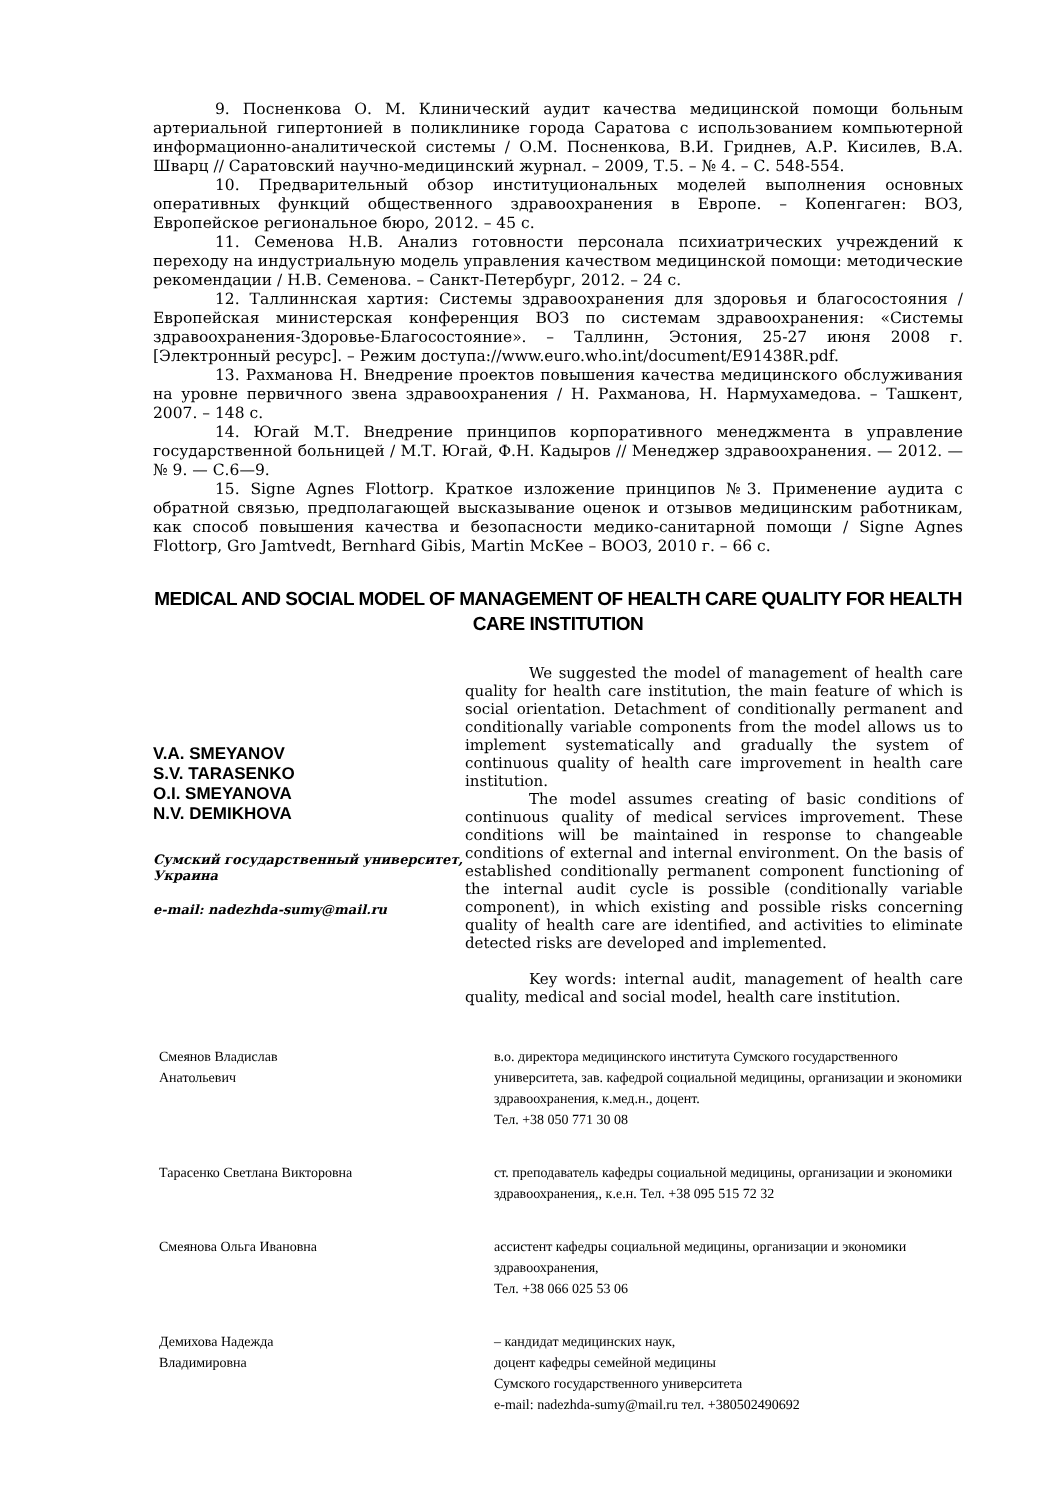9. Посненкова О. М. Клинический аудит качества медицинской помощи больным артериальной гипертонией в поликлинике города Саратова с использованием компьютерной информационно-аналитической системы / О.М. Посненкова, В.И. Гриднев, А.Р. Кисилев, В.А. Шварц // Саратовский научно-медицинский журнал. – 2009, Т.5. – № 4. – С. 548-554.
10. Предварительный обзор институциональных моделей выполнения основных оперативных функций общественного здравоохранения в Европе. – Копенгаген: ВОЗ, Европейское региональное бюро, 2012. – 45 с.
11. Семенова Н.В. Анализ готовности персонала психиатрических учреждений к переходу на индустриальную модель управления качеством медицинской помощи: методические рекомендации / Н.В. Семенова. – Санкт-Петербург, 2012. – 24 с.
12. Таллиннская хартия: Системы здравоохранения для здоровья и благосостояния / Европейская министерская конференция ВОЗ по системам здравоохранения: «Системы здравоохранения-Здоровье-Благосостояние». – Таллинн, Эстония, 25-27 июня 2008 г. [Электронный ресурс]. – Режим доступа://www.euro.who.int/document/E91438R.pdf.
13. Рахманова Н. Внедрение проектов повышения качества медицинского обслуживания на уровне первичного звена здравоохранения / Н. Рахманова, Н. Нармухамедова. – Ташкент, 2007. – 148 с.
14. Югай М.Т. Внедрение принципов корпоративного менеджмента в управление государственной больницей / М.Т. Югай, Ф.Н. Кадыров // Менеджер здравоохранения. — 2012. — № 9. — С.6—9.
15. Signe Agnes Flottorp. Краткое изложение принципов №3. Применение аудита с обратной связью, предполагающей высказывание оценок и отзывов медицинским работникам, как способ повышения качества и безопасности медико-санитарной помощи / Signe Agnes Flottorp, Gro Jamtvedt, Bernhard Gibis, Martin McKee – ВООЗ, 2010 г. – 66 с.
MEDICAL AND SOCIAL MODEL OF MANAGEMENT OF HEALTH CARE QUALITY FOR HEALTH CARE INSTITUTION
V.A. SMEYANOV
S.V. TARASENKO
O.I. SMEYANOVA
N.V. DEMIKHOVA
Сумский государственный университет, Украина
e-mail: nadezhda-sumy@mail.ru
We suggested the model of management of health care quality for health care institution, the main feature of which is social orientation. Detachment of conditionally permanent and conditionally variable components from the model allows us to implement systematically and gradually the system of continuous quality of health care improvement in health care institution.
The model assumes creating of basic conditions of continuous quality of medical services improvement. These conditions will be maintained in response to changeable conditions of external and internal environment. On the basis of established conditionally permanent component functioning of the internal audit cycle is possible (conditionally variable component), in which existing and possible risks concerning quality of health care are identified, and activities to eliminate detected risks are developed and implemented.
Key words: internal audit, management of health care quality, medical and social model, health care institution.
Смеянов Владислав
Анатольевич
в.о. директора медицинского института Сумского государственного университета, зав. кафедрой социальной медицины, организации и экономики здравоохранения, к.мед.н., доцент.
Тел. +38 050 771 30 08
Тарасенко Светлана Викторовна ст. преподаватель кафедры социальной медицины, организации и экономики здравоохранения,, к.е.н. Тел. +38 095 515 72 32
Смеянова Ольга Ивановна ассистент кафедры социальной медицины, организации и экономики здравоохранения,
Тел. +38 066 025 53 06
Демихова Надежда
Владимировна
– кандидат медицинских наук,
доцент кафедры семейной медицины
Сумского государственного университета
e-mail: nadezhda-sumy@mail.ru тел. +380502490692